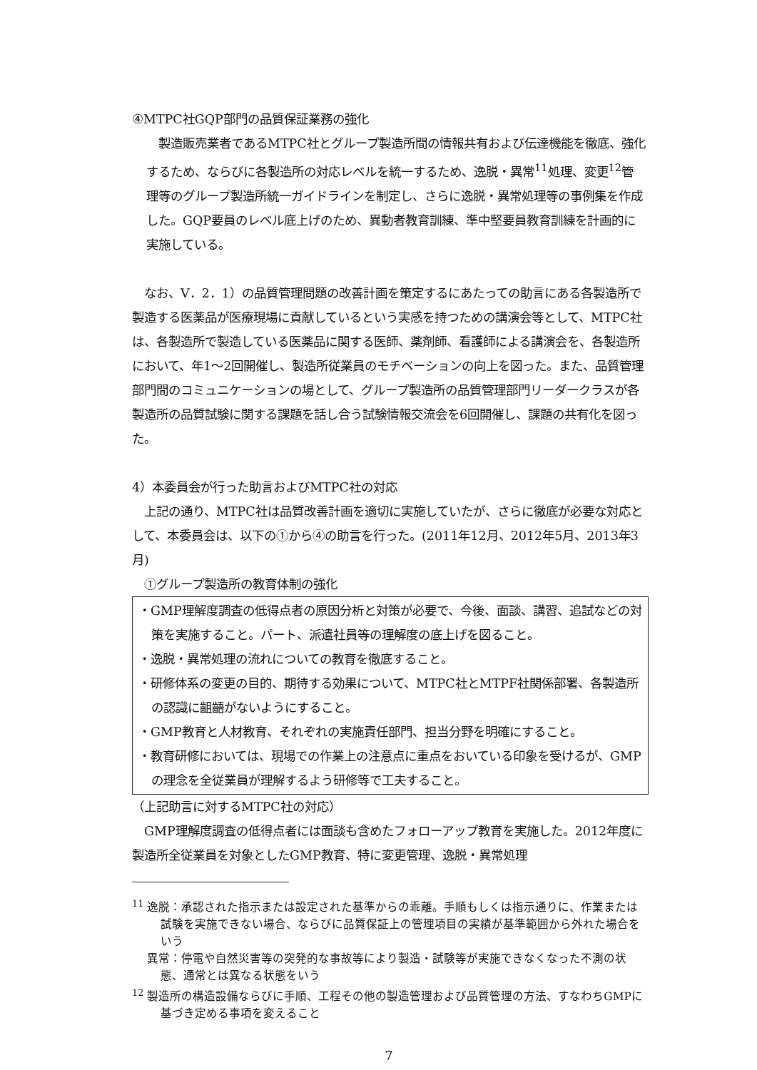④MTPC社GQP部門の品質保証業務の強化
　製造販売業者であるMTPC社とグループ製造所間の情報共有および伝達機能を徹底、強化するため、ならびに各製造所の対応レベルを統一するため、逸脱・異常<sup>11</sup>処理、変更<sup>12</sup>管理等のグループ製造所統一ガイドラインを制定し、さらに逸脱・異常処理等の事例集を作成した。GQP要員のレベル底上げのため、異動者教育訓練、準中堅要員教育訓練を計画的に実施している。
　なお、V．2．1）の品質管理問題の改善計画を策定するにあたっての助言にある各製造所で製造する医薬品が医療現場に貢献しているという実感を持つための講演会等として、MTPC社は、各製造所で製造している医薬品に関する医師、薬剤師、看護師による講演会を、各製造所において、年1～2回開催し、製造所従業員のモチベーションの向上を図った。また、品質管理部門間のコミュニケーションの場として、グループ製造所の品質管理部門リーダークラスが各製造所の品質試験に関する課題を話し合う試験情報交流会を6回開催し、課題の共有化を図った。
4）本委員会が行った助言およびMTPC社の対応
　上記の通り、MTPC社は品質改善計画を適切に実施していたが、さらに徹底が必要な対応として、本委員会は、以下の①から④の助言を行った。(2011年12月、2012年5月、2013年3月)
　①グループ製造所の教育体制の強化
・GMP理解度調査の低得点者の原因分析と対策が必要で、今後、面談、講習、追試などの対策を実施すること。パート、派遣社員等の理解度の底上げを図ること。
・逸脱・異常処理の流れについての教育を徹底すること。
・研修体系の変更の目的、期待する効果について、MTPC社とMTPF社関係部署、各製造所の認識に齟齬がないようにすること。
・GMP教育と人材教育、それぞれの実施責任部門、担当分野を明確にすること。
・教育研修においては、現場での作業上の注意点に重点をおいている印象を受けるが、GMPの理念を全従業員が理解するよう研修等で工夫すること。
（上記助言に対するMTPC社の対応）
　GMP理解度調査の低得点者には面談も含めたフォローアップ教育を実施した。2012年度に製造所全従業員を対象としたGMP教育、特に変更管理、逸脱・異常処理
<sup>11</sup> 逸脱：承認された指示または設定された基準からの乖離。手順もしくは指示通りに、作業または試験を実施できない場合、ならびに品質保証上の管理項目の実績が基準範囲から外れた場合をいう
　 異常：停電や自然災害等の突発的な事故等により製造・試験等が実施できなくなった不測の状態、通常とは異なる状態をいう
<sup>12</sup> 製造所の構造設備ならびに手順、工程その他の製造管理および品質管理の方法、すなわちGMPに基づき定める事項を変えること
7